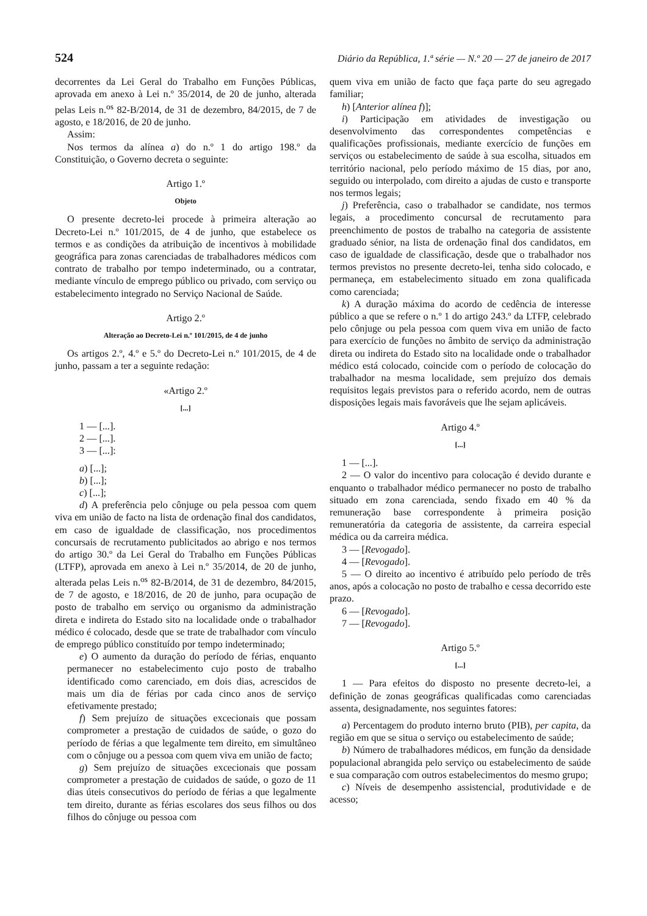524 Diário da República, 1.ª série — N.º 20 — 27 de janeiro de 2017
decorrentes da Lei Geral do Trabalho em Funções Públicas, aprovada em anexo à Lei n.º 35/2014, de 20 de junho, alterada pelas Leis n.<sup>os</sup> 82-B/2014, de 31 de dezembro, 84/2015, de 7 de agosto, e 18/2016, de 20 de junho.
Assim:
Nos termos da alínea a) do n.º 1 do artigo 198.º da Constituição, o Governo decreta o seguinte:
Artigo 1.º
Objeto
O presente decreto-lei procede à primeira alteração ao Decreto-Lei n.º 101/2015, de 4 de junho, que estabelece os termos e as condições da atribuição de incentivos à mobilidade geográfica para zonas carenciadas de trabalhadores médicos com contrato de trabalho por tempo indeterminado, ou a contratar, mediante vínculo de emprego público ou privado, com serviço ou estabelecimento integrado no Serviço Nacional de Saúde.
Artigo 2.º
Alteração ao Decreto-Lei n.º 101/2015, de 4 de junho
Os artigos 2.º, 4.º e 5.º do Decreto-Lei n.º 101/2015, de 4 de junho, passam a ter a seguinte redação:
«Artigo 2.º
[...]
1 — [...].
2 — [...].
3 — [...]:
a) [...];
b) [...];
c) [...];
d) A preferência pelo cônjuge ou pela pessoa com quem viva em união de facto na lista de ordenação final dos candidatos, em caso de igualdade de classificação, nos procedimentos concursais de recrutamento publicitados ao abrigo e nos termos do artigo 30.º da Lei Geral do Trabalho em Funções Públicas (LTFP), aprovada em anexo à Lei n.º 35/2014, de 20 de junho, alterada pelas Leis n.<sup>os</sup> 82-B/2014, de 31 de dezembro, 84/2015, de 7 de agosto, e 18/2016, de 20 de junho, para ocupação de posto de trabalho em serviço ou organismo da administração direta e indireta do Estado sito na localidade onde o trabalhador médico é colocado, desde que se trate de trabalhador com vínculo de emprego público constituído por tempo indeterminado;
e) O aumento da duração do período de férias, enquanto permanecer no estabelecimento cujo posto de trabalho identificado como carenciado, em dois dias, acrescidos de mais um dia de férias por cada cinco anos de serviço efetivamente prestado;
f) Sem prejuízo de situações excecionais que possam comprometer a prestação de cuidados de saúde, o gozo do período de férias a que legalmente tem direito, em simultâneo com o cônjuge ou a pessoa com quem viva em união de facto;
g) Sem prejuízo de situações excecionais que possam comprometer a prestação de cuidados de saúde, o gozo de 11 dias úteis consecutivos do período de férias a que legalmente tem direito, durante as férias escolares dos seus filhos ou dos filhos do cônjuge ou pessoa com
quem viva em união de facto que faça parte do seu agregado familiar;
h) [Anterior alínea f)];
i) Participação em atividades de investigação ou desenvolvimento das correspondentes competências e qualificações profissionais, mediante exercício de funções em serviços ou estabelecimento de saúde à sua escolha, situados em território nacional, pelo período máximo de 15 dias, por ano, seguido ou interpolado, com direito a ajudas de custo e transporte nos termos legais;
j) Preferência, caso o trabalhador se candidate, nos termos legais, a procedimento concursal de recrutamento para preenchimento de postos de trabalho na categoria de assistente graduado sénior, na lista de ordenação final dos candidatos, em caso de igualdade de classificação, desde que o trabalhador nos termos previstos no presente decreto-lei, tenha sido colocado, e permaneça, em estabelecimento situado em zona qualificada como carenciada;
k) A duração máxima do acordo de cedência de interesse público a que se refere o n.º 1 do artigo 243.º da LTFP, celebrado pelo cônjuge ou pela pessoa com quem viva em união de facto para exercício de funções no âmbito de serviço da administração direta ou indireta do Estado sito na localidade onde o trabalhador médico está colocado, coincide com o período de colocação do trabalhador na mesma localidade, sem prejuízo dos demais requisitos legais previstos para o referido acordo, nem de outras disposições legais mais favoráveis que lhe sejam aplicáveis.
Artigo 4.º
[...]
1 — [...].
2 — O valor do incentivo para colocação é devido durante e enquanto o trabalhador médico permanecer no posto de trabalho situado em zona carenciada, sendo fixado em 40 % da remuneração base correspondente à primeira posição remuneratória da categoria de assistente, da carreira especial médica ou da carreira médica.
3 — [Revogado].
4 — [Revogado].
5 — O direito ao incentivo é atribuído pelo período de três anos, após a colocação no posto de trabalho e cessa decorrido este prazo.
6 — [Revogado].
7 — [Revogado].
Artigo 5.º
[...]
1 — Para efeitos do disposto no presente decreto-lei, a definição de zonas geográficas qualificadas como carenciadas assenta, designadamente, nos seguintes fatores:
a) Percentagem do produto interno bruto (PIB), per capita, da região em que se situa o serviço ou estabelecimento de saúde;
b) Número de trabalhadores médicos, em função da densidade populacional abrangida pelo serviço ou estabelecimento de saúde e sua comparação com outros estabelecimentos do mesmo grupo;
c) Níveis de desempenho assistencial, produtividade e de acesso;